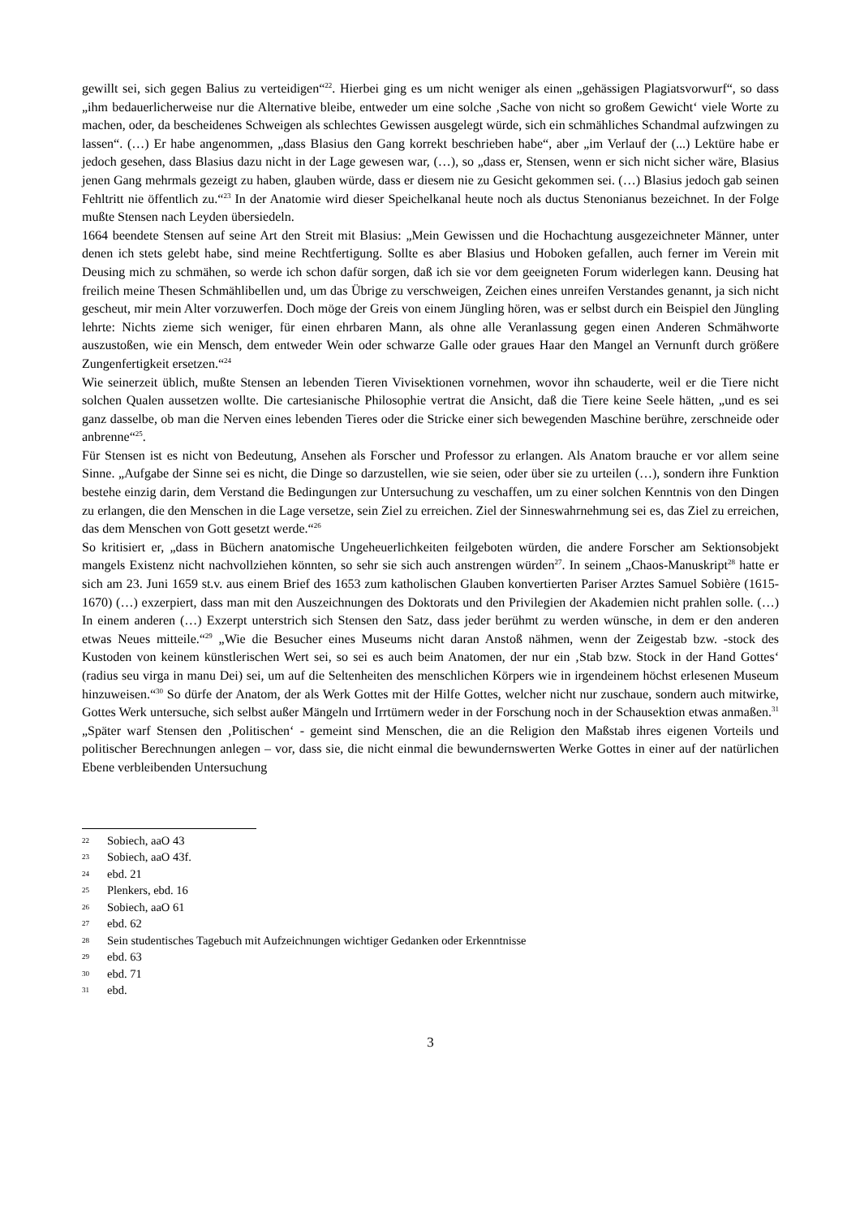gewillt sei, sich gegen Balius zu verteidigen“<sup>22</sup>. Hierbei ging es um nicht weniger als einen „gehässigen Plagiatsvorwurf“, so dass „ihm bedauerlicherweise nur die Alternative bleibe, entweder um eine solche ‚Sache von nicht so großem Gewicht‘ viele Worte zu machen, oder, da bescheidenes Schweigen als schlechtes Gewissen ausgelegt würde, sich ein schmähliches Schandmal aufzwingen zu lassen“. (…) Er habe angenommen, „dass Blasius den Gang korrekt beschrieben habe“, aber „im Verlauf der (...) Lektüre habe er jedoch gesehen, dass Blasius dazu nicht in der Lage gewesen war, (…), so „dass er, Stensen, wenn er sich nicht sicher wäre, Blasius jenen Gang mehrmals gezeigt zu haben, glauben würde, dass er diesem nie zu Gesicht gekommen sei. (…) Blasius jedoch gab seinen Fehltritt nie öffentlich zu.“<sup>23</sup> In der Anatomie wird dieser Speichelkanal heute noch als ductus Stenonianus bezeichnet. In der Folge mußte Stensen nach Leyden übersiedeln.
1664 beendete Stensen auf seine Art den Streit mit Blasius: „Mein Gewissen und die Hochachtung ausgezeichneter Männer, unter denen ich stets gelebt habe, sind meine Rechtfertigung. Sollte es aber Blasius und Hoboken gefallen, auch ferner im Verein mit Deusing mich zu schmähen, so werde ich schon dafür sorgen, daß ich sie vor dem geeigneten Forum widerlegen kann. Deusing hat freilich meine Thesen Schmählibellen und, um das Übrige zu verschweigen, Zeichen eines unreifen Verstandes genannt, ja sich nicht gescheut, mir mein Alter vorzuwerfen. Doch möge der Greis von einem Jüngling hören, was er selbst durch ein Beispiel den Jüngling lehrte: Nichts zieme sich weniger, für einen ehrbaren Mann, als ohne alle Veranlassung gegen einen Anderen Schmähworte auszustoßen, wie ein Mensch, dem entweder Wein oder schwarze Galle oder graues Haar den Mangel an Vernunft durch größere Zungenfertigkeit ersetzen.“<sup>24</sup>
Wie seinerzeit üblich, mußte Stensen an lebenden Tieren Vivisektionen vornehmen, wovor ihn schauderte, weil er die Tiere nicht solchen Qualen aussetzen wollte. Die cartesianische Philosophie vertrat die Ansicht, daß die Tiere keine Seele hätten, „und es sei ganz dasselbe, ob man die Nerven eines lebenden Tieres oder die Stricke einer sich bewegenden Maschine berühre, zerschneide oder anbrenne“<sup>25</sup>.
Für Stensen ist es nicht von Bedeutung, Ansehen als Forscher und Professor zu erlangen. Als Anatom brauche er vor allem seine Sinne. „Aufgabe der Sinne sei es nicht, die Dinge so darzustellen, wie sie seien, oder über sie zu urteilen (…), sondern ihre Funktion bestehe einzig darin, dem Verstand die Bedingungen zur Untersuchung zu veschaffen, um zu einer solchen Kenntnis von den Dingen zu erlangen, die den Menschen in die Lage versetze, sein Ziel zu erreichen. Ziel der Sinneswahrnehmung sei es, das Ziel zu erreichen, das dem Menschen von Gott gesetzt werde.“<sup>26</sup>
So kritisiert er, „dass in Büchern anatomische Ungeheuerlichkeiten feilgeboten würden, die andere Forscher am Sektionsobjekt mangels Existenz nicht nachvollziehen könnten, so sehr sie sich auch anstrengen würden<sup>27</sup>. In seinem „Chaos-Manuskript<sup>28</sup> hatte er sich am 23. Juni 1659 st.v. aus einem Brief des 1653 zum katholischen Glauben konvertierten Pariser Arztes Samuel Sobière (1615-1670) (…) exzerpiert, dass man mit den Auszeichnungen des Doktorats und den Privilegien der Akademien nicht prahlen solle. (…) In einem anderen (…) Exzerpt unterstrich sich Stensen den Satz, dass jeder berühmt zu werden wünsche, in dem er den anderen etwas Neues mitteile.“<sup>29</sup> „Wie die Besucher eines Museums nicht daran Anstoß nähmen, wenn der Zeigestab bzw. -stock des Kustoden von keinem künstlerischen Wert sei, so sei es auch beim Anatomen, der nur ein ‚Stab bzw. Stock in der Hand Gottes‘ (radius seu virga in manu Dei) sei, um auf die Seltenheiten des menschlichen Körpers wie in irgendeinem höchst erlesenen Museum hinzuweisen.“<sup>30</sup> So dürfe der Anatom, der als Werk Gottes mit der Hilfe Gottes, welcher nicht nur zuschaue, sondern auch mitwirke, Gottes Werk untersuche, sich selbst außer Mängeln und Irrtümern weder in der Forschung noch in der Schausektion etwas anmaßen.<sup>31</sup> „Später warf Stensen den ‚Politischen‘ - gemeint sind Menschen, die an die Religion den Maßstab ihres eigenen Vorteils und politischer Berechnungen anlegen – vor, dass sie, die nicht einmal die bewundernswerten Werke Gottes in einer auf der natürlichen Ebene verbleibenden Untersuchung
22 Sobiech, aaO 43
23 Sobiech, aaO 43f.
24 ebd. 21
25 Plenkers, ebd. 16
26 Sobiech, aaO 61
27 ebd. 62
28 Sein studentisches Tagebuch mit Aufzeichnungen wichtiger Gedanken oder Erkenntnisse
29 ebd. 63
30 ebd. 71
31 ebd.
3